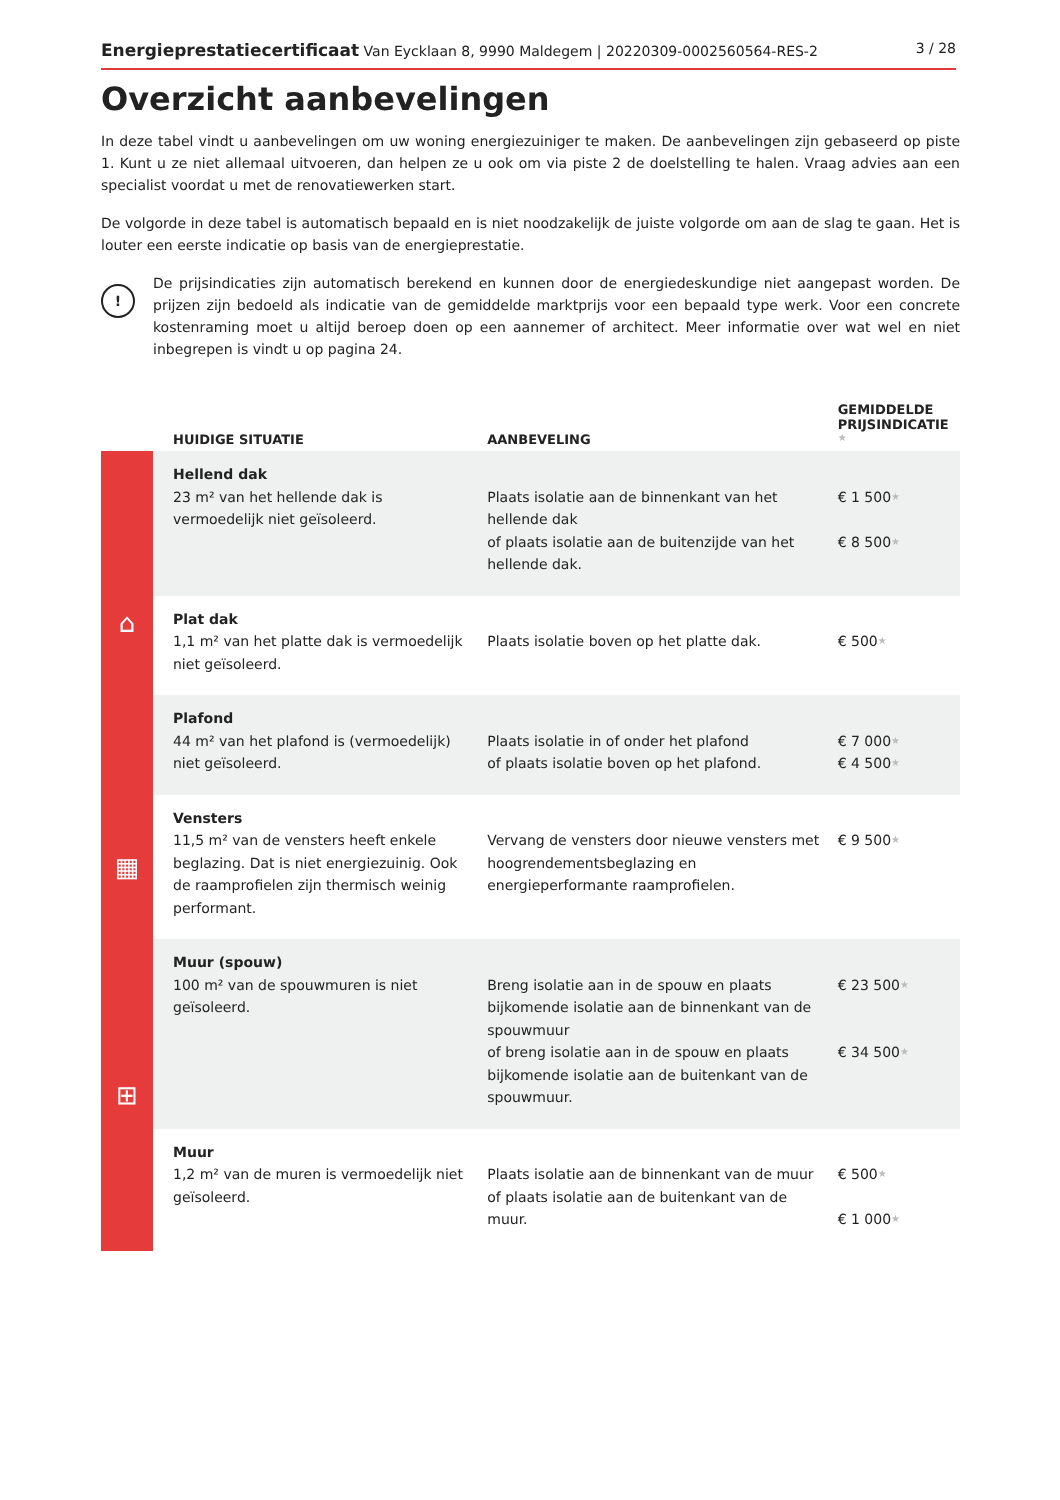Energieprestatiecertificaat Van Eycklaan 8, 9990 Maldegem | 20220309-0002560564-RES-2 3 / 28
Overzicht aanbevelingen
In deze tabel vindt u aanbevelingen om uw woning energiezuiniger te maken. De aanbevelingen zijn gebaseerd op piste 1. Kunt u ze niet allemaal uitvoeren, dan helpen ze u ook om via piste 2 de doelstelling te halen. Vraag advies aan een specialist voordat u met de renovatiewerken start.
De volgorde in deze tabel is automatisch bepaald en is niet noodzakelijk de juiste volgorde om aan de slag te gaan. Het is louter een eerste indicatie op basis van de energieprestatie.
!
De prijsindicaties zijn automatisch berekend en kunnen door de energiedeskundige niet aangepast worden. De prijzen zijn bedoeld als indicatie van de gemiddelde marktprijs voor een bepaald type werk. Voor een concrete kostenraming moet u altijd beroep doen op een aannemer of architect. Meer informatie over wat wel en niet inbegrepen is vindt u op pagina 24.
| | HUIDIGE SITUATIE | AANBEVELING | GEMIDDELDE PRIJSINDICATIE ★ |
| --- | --- | --- | --- |
| ⌂ | Hellend dak 23 m² van het hellende dak is vermoedelijk niet geïsoleerd. | Plaats isolatie aan de binnenkant van het hellende dak of plaats isolatie aan de buitenzijde van het hellende dak. | € 1 500 ★ € 8 500 ★ |
| | Plat dak 1,1 m² van het platte dak is vermoedelijk niet geïsoleerd. | Plaats isolatie boven op het platte dak. | € 500 ★ |
| | Plafond 44 m² van het plafond is (vermoedelijk) niet geïsoleerd. | Plaats isolatie in of onder het plafond of plaats isolatie boven op het plafond. | € 7 000 ★ € 4 500 ★ |
| ▦ | Vensters 11,5 m² van de vensters heeft enkele beglazing. Dat is niet energiezuinig. Ook de raamprofielen zijn thermisch weinig performant. | Vervang de vensters door nieuwe vensters met hoogrendementsbeglazing en energieperformante raamprofielen. | € 9 500 ★ |
| ⊞ | Muur (spouw) 100 m² van de spouwmuren is niet geïsoleerd. | Breng isolatie aan in de spouw en plaats bijkomende isolatie aan de binnenkant van de spouwmuur of breng isolatie aan in de spouw en plaats bijkomende isolatie aan de buitenkant van de spouwmuur. | € 23 500 ★ € 34 500 ★ |
| | Muur 1,2 m² van de muren is vermoedelijk niet geïsoleerd. | Plaats isolatie aan de binnenkant van de muur of plaats isolatie aan de buitenkant van de muur. | € 500 ★ € 1 000 ★ |